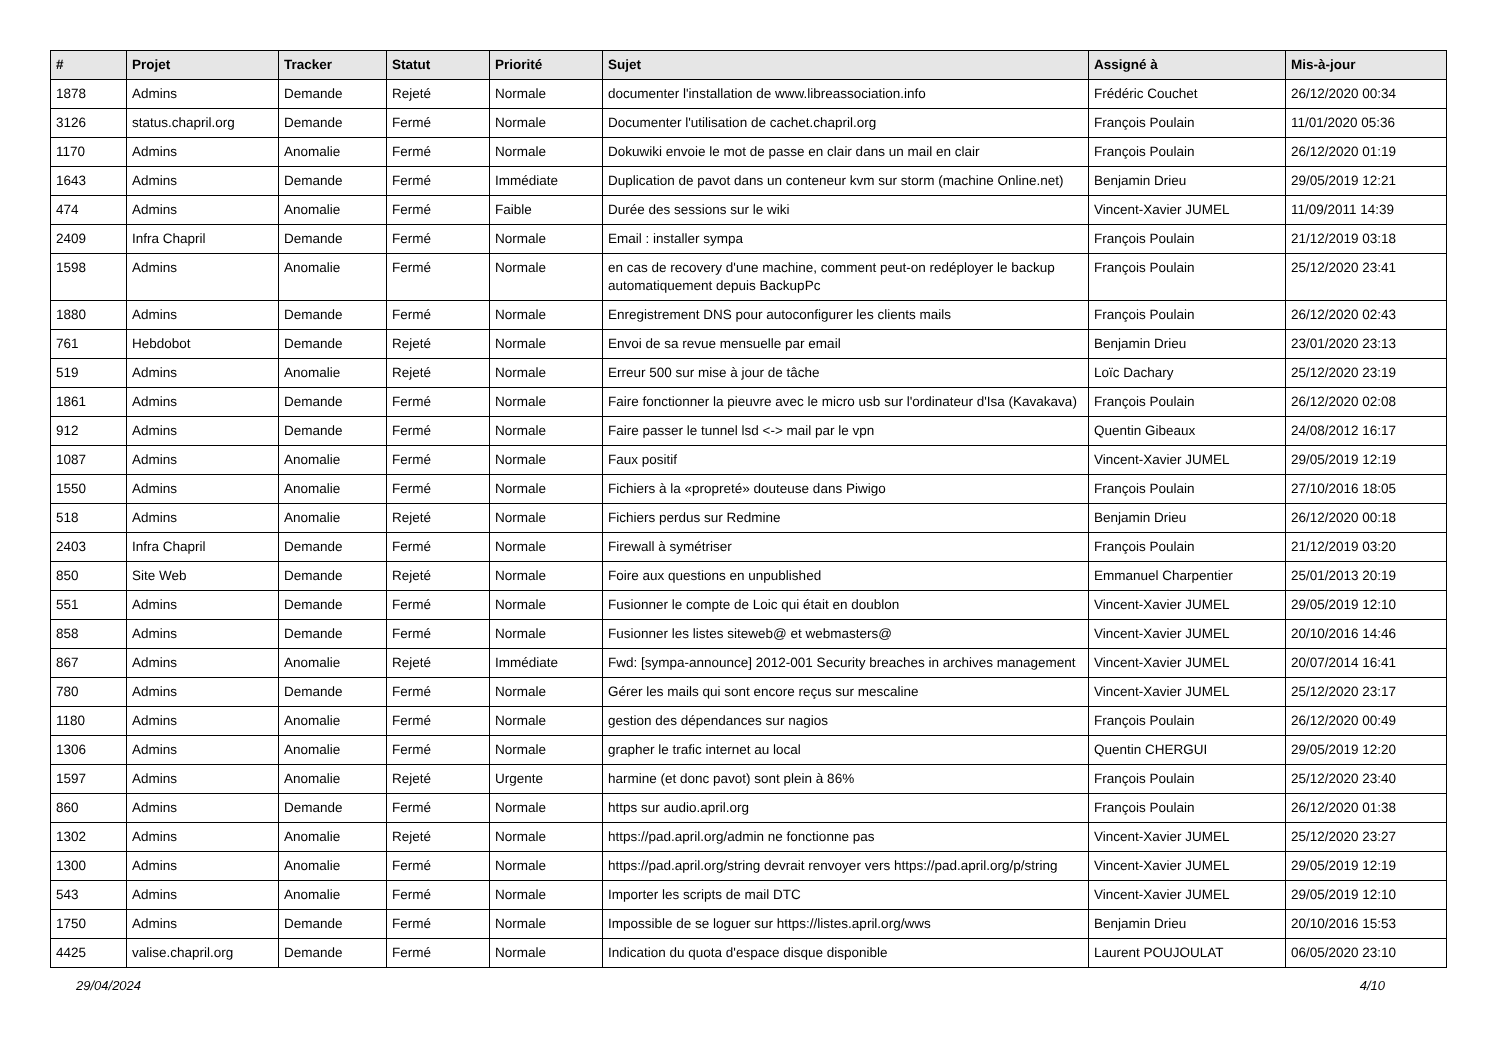| # | Projet | Tracker | Statut | Priorité | Sujet | Assigné à | Mis-à-jour |
| --- | --- | --- | --- | --- | --- | --- | --- |
| 1878 | Admins | Demande | Rejeté | Normale | documenter l'installation de www.libreassociation.info | Frédéric Couchet | 26/12/2020 00:34 |
| 3126 | status.chapril.org | Demande | Fermé | Normale | Documenter l'utilisation de cachet.chapril.org | François Poulain | 11/01/2020 05:36 |
| 1170 | Admins | Anomalie | Fermé | Normale | Dokuwiki envoie le mot de passe en clair dans un mail en clair | François Poulain | 26/12/2020 01:19 |
| 1643 | Admins | Demande | Fermé | Immédiate | Duplication de pavot dans un conteneur kvm sur storm (machine Online.net) | Benjamin Drieu | 29/05/2019 12:21 |
| 474 | Admins | Anomalie | Fermé | Faible | Durée des sessions sur le wiki | Vincent-Xavier JUMEL | 11/09/2011 14:39 |
| 2409 | Infra Chapril | Demande | Fermé | Normale | Email : installer sympa | François Poulain | 21/12/2019 03:18 |
| 1598 | Admins | Anomalie | Fermé | Normale | en cas de recovery d'une machine, comment peut-on redéployer le backup automatiquement depuis BackupPc | François Poulain | 25/12/2020 23:41 |
| 1880 | Admins | Demande | Fermé | Normale | Enregistrement DNS pour autoconfigurer les clients mails | François Poulain | 26/12/2020 02:43 |
| 761 | Hebdobot | Demande | Rejeté | Normale | Envoi de sa revue mensuelle par email | Benjamin Drieu | 23/01/2020 23:13 |
| 519 | Admins | Anomalie | Rejeté | Normale | Erreur 500 sur mise à jour de tâche | Loïc Dachary | 25/12/2020 23:19 |
| 1861 | Admins | Demande | Fermé | Normale | Faire fonctionner la pieuvre avec le micro usb sur l'ordinateur d'Isa (Kavakava) | François Poulain | 26/12/2020 02:08 |
| 912 | Admins | Demande | Fermé | Normale | Faire passer le tunnel lsd <-> mail par le vpn | Quentin Gibeaux | 24/08/2012 16:17 |
| 1087 | Admins | Anomalie | Fermé | Normale | Faux positif | Vincent-Xavier JUMEL | 29/05/2019 12:19 |
| 1550 | Admins | Anomalie | Fermé | Normale | Fichiers à la «propreté» douteuse dans Piwigo | François Poulain | 27/10/2016 18:05 |
| 518 | Admins | Anomalie | Rejeté | Normale | Fichiers perdus sur Redmine | Benjamin Drieu | 26/12/2020 00:18 |
| 2403 | Infra Chapril | Demande | Fermé | Normale | Firewall à symétriser | François Poulain | 21/12/2019 03:20 |
| 850 | Site Web | Demande | Rejeté | Normale | Foire aux questions en unpublished | Emmanuel Charpentier | 25/01/2013 20:19 |
| 551 | Admins | Demande | Fermé | Normale | Fusionner le compte de Loic qui était en doublon | Vincent-Xavier JUMEL | 29/05/2019 12:10 |
| 858 | Admins | Demande | Fermé | Normale | Fusionner les listes siteweb@ et webmasters@ | Vincent-Xavier JUMEL | 20/10/2016 14:46 |
| 867 | Admins | Anomalie | Rejeté | Immédiate | Fwd: [sympa-announce] 2012-001 Security breaches in archives management | Vincent-Xavier JUMEL | 20/07/2014 16:41 |
| 780 | Admins | Demande | Fermé | Normale | Gérer les mails qui sont encore reçus sur mescaline | Vincent-Xavier JUMEL | 25/12/2020 23:17 |
| 1180 | Admins | Anomalie | Fermé | Normale | gestion des dépendances sur nagios | François Poulain | 26/12/2020 00:49 |
| 1306 | Admins | Anomalie | Fermé | Normale | grapher le trafic internet au local | Quentin CHERGUI | 29/05/2019 12:20 |
| 1597 | Admins | Anomalie | Rejeté | Urgente | harmine (et donc pavot) sont plein à 86% | François Poulain | 25/12/2020 23:40 |
| 860 | Admins | Demande | Fermé | Normale | https sur audio.april.org | François Poulain | 26/12/2020 01:38 |
| 1302 | Admins | Anomalie | Rejeté | Normale | https://pad.april.org/admin ne fonctionne pas | Vincent-Xavier JUMEL | 25/12/2020 23:27 |
| 1300 | Admins | Anomalie | Fermé | Normale | https://pad.april.org/string devrait renvoyer vers https://pad.april.org/p/string | Vincent-Xavier JUMEL | 29/05/2019 12:19 |
| 543 | Admins | Anomalie | Fermé | Normale | Importer les scripts de mail DTC | Vincent-Xavier JUMEL | 29/05/2019 12:10 |
| 1750 | Admins | Demande | Fermé | Normale | Impossible de se loguer sur https://listes.april.org/wws | Benjamin Drieu | 20/10/2016 15:53 |
| 4425 | valise.chapril.org | Demande | Fermé | Normale | Indication du quota d'espace disque disponible | Laurent POUJOULAT | 06/05/2020 23:10 |
29/04/2024 4/10